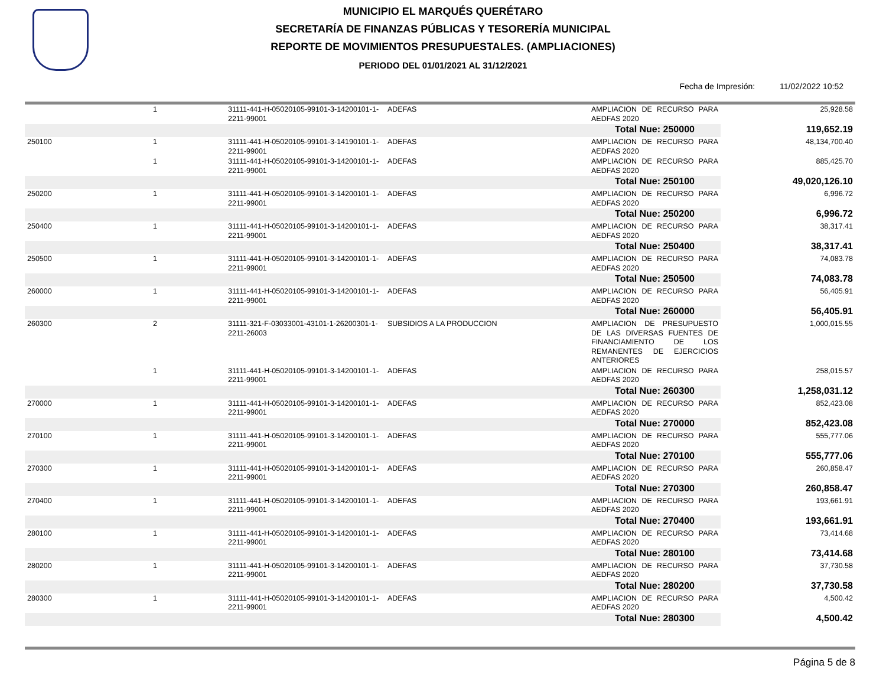MUNICIPIO EL MARQUÉS QUERÉTARO
SECRETARÍA DE FINANZAS PÚBLICAS Y TESORERÍA MUNICIPAL
REPORTE DE MOVIMIENTOS PRESUPUESTALES. (AMPLIACIONES)
PERIODO DEL 01/01/2021 AL 31/12/2021
Fecha de Impresión: 11/02/2022 10:52
| | 1 | 31111-441-H-05020105-99101-3-14200101-1-2211-99001 | ADEFAS | AMPLIACION DE RECURSO PARA AEDFAS 2020 | 25,928.58 |
| | | | | Total Nue: 250000 | 119,652.19 |
| 250100 | 1 | 31111-441-H-05020105-99101-3-14190101-1-2211-99001 | ADEFAS | AMPLIACION DE RECURSO PARA AEDFAS 2020 | 48,134,700.40 |
| | 1 | 31111-441-H-05020105-99101-3-14200101-1-2211-99001 | ADEFAS | AMPLIACION DE RECURSO PARA AEDFAS 2020 | 885,425.70 |
| | | | | Total Nue: 250100 | 49,020,126.10 |
| 250200 | 1 | 31111-441-H-05020105-99101-3-14200101-1-2211-99001 | ADEFAS | AMPLIACION DE RECURSO PARA AEDFAS 2020 | 6,996.72 |
| | | | | Total Nue: 250200 | 6,996.72 |
| 250400 | 1 | 31111-441-H-05020105-99101-3-14200101-1-2211-99001 | ADEFAS | AMPLIACION DE RECURSO PARA AEDFAS 2020 | 38,317.41 |
| | | | | Total Nue: 250400 | 38,317.41 |
| 250500 | 1 | 31111-441-H-05020105-99101-3-14200101-1-2211-99001 | ADEFAS | AMPLIACION DE RECURSO PARA AEDFAS 2020 | 74,083.78 |
| | | | | Total Nue: 250500 | 74,083.78 |
| 260000 | 1 | 31111-441-H-05020105-99101-3-14200101-1-2211-99001 | ADEFAS | AMPLIACION DE RECURSO PARA AEDFAS 2020 | 56,405.91 |
| | | | | Total Nue: 260000 | 56,405.91 |
| 260300 | 2 | 31111-321-F-03033001-43101-1-26200301-1-2211-26003 | SUBSIDIOS A LA PRODUCCION | AMPLIACION DE PRESUPUESTO DE LAS DIVERSAS FUENTES DE FINANCIAMIENTO DE LOS REMANENTES DE EJERCICIOS ANTERIORES | 1,000,015.55 |
| | 1 | 31111-441-H-05020105-99101-3-14200101-1-2211-99001 | ADEFAS | AMPLIACION DE RECURSO PARA AEDFAS 2020 | 258,015.57 |
| | | | | Total Nue: 260300 | 1,258,031.12 |
| 270000 | 1 | 31111-441-H-05020105-99101-3-14200101-1-2211-99001 | ADEFAS | AMPLIACION DE RECURSO PARA AEDFAS 2020 | 852,423.08 |
| | | | | Total Nue: 270000 | 852,423.08 |
| 270100 | 1 | 31111-441-H-05020105-99101-3-14200101-1-2211-99001 | ADEFAS | AMPLIACION DE RECURSO PARA AEDFAS 2020 | 555,777.06 |
| | | | | Total Nue: 270100 | 555,777.06 |
| 270300 | 1 | 31111-441-H-05020105-99101-3-14200101-1-2211-99001 | ADEFAS | AMPLIACION DE RECURSO PARA AEDFAS 2020 | 260,858.47 |
| | | | | Total Nue: 270300 | 260,858.47 |
| 270400 | 1 | 31111-441-H-05020105-99101-3-14200101-1-2211-99001 | ADEFAS | AMPLIACION DE RECURSO PARA AEDFAS 2020 | 193,661.91 |
| | | | | Total Nue: 270400 | 193,661.91 |
| 280100 | 1 | 31111-441-H-05020105-99101-3-14200101-1-2211-99001 | ADEFAS | AMPLIACION DE RECURSO PARA AEDFAS 2020 | 73,414.68 |
| | | | | Total Nue: 280100 | 73,414.68 |
| 280200 | 1 | 31111-441-H-05020105-99101-3-14200101-1-2211-99001 | ADEFAS | AMPLIACION DE RECURSO PARA AEDFAS 2020 | 37,730.58 |
| | | | | Total Nue: 280200 | 37,730.58 |
| 280300 | 1 | 31111-441-H-05020105-99101-3-14200101-1-2211-99001 | ADEFAS | AMPLIACION DE RECURSO PARA AEDFAS 2020 | 4,500.42 |
| | | | | Total Nue: 280300 | 4,500.42 |
Página 5 de 8